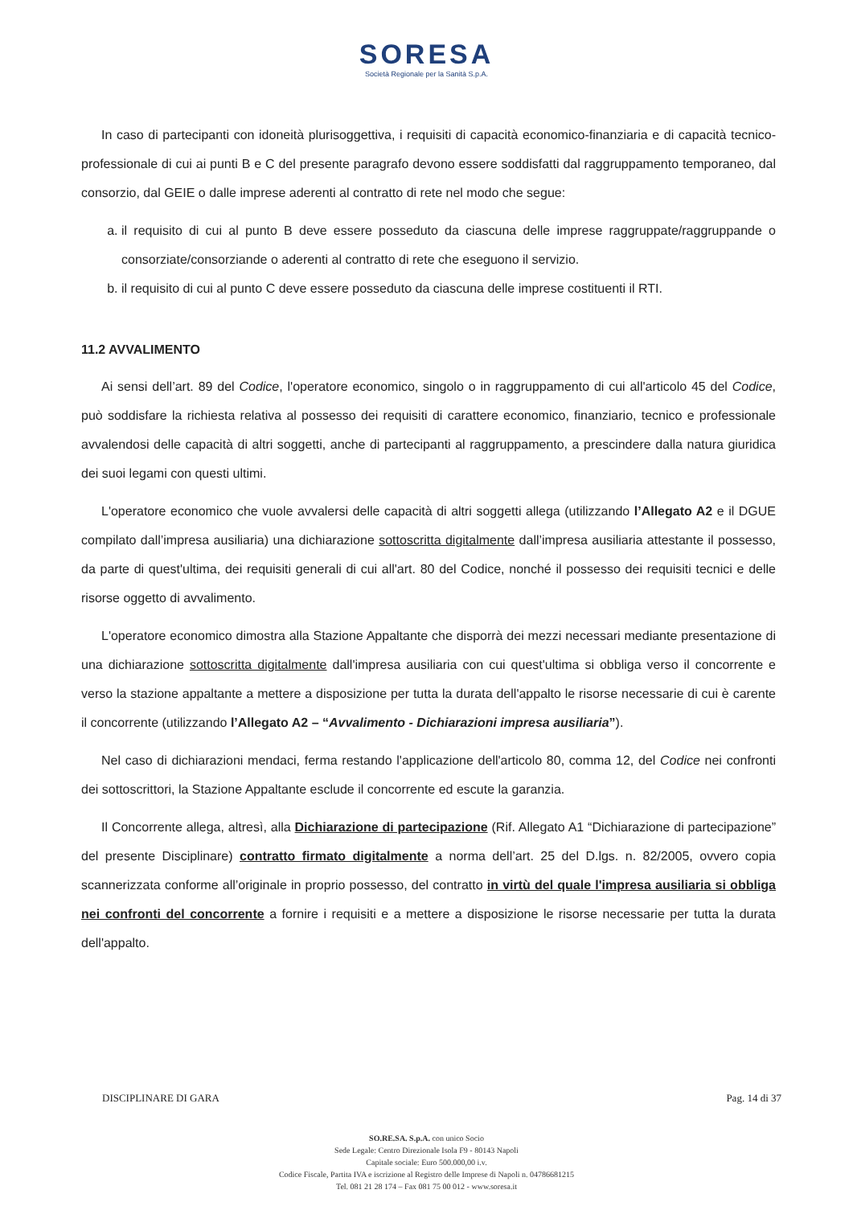SORESA
Società Regionale per la Sanità S.p.A.
In caso di partecipanti con idoneità plurisoggettiva, i requisiti di capacità economico-finanziaria e di capacità tecnico-professionale di cui ai punti B e C del presente paragrafo devono essere soddisfatti dal raggruppamento temporaneo, dal consorzio, dal GEIE o dalle imprese aderenti al contratto di rete nel modo che segue:
a. il requisito di cui al punto B deve essere posseduto da ciascuna delle imprese raggruppate/raggruppande o consorziate/consorziande o aderenti al contratto di rete che eseguono il servizio.
b. il requisito di cui al punto C deve essere posseduto da ciascuna delle imprese costituenti il RTI.
11.2 AVVALIMENTO
Ai sensi dell’art. 89 del Codice, l'operatore economico, singolo o in raggruppamento di cui all'articolo 45 del Codice, può soddisfare la richiesta relativa al possesso dei requisiti di carattere economico, finanziario, tecnico e professionale avvalendosi delle capacità di altri soggetti, anche di partecipanti al raggruppamento, a prescindere dalla natura giuridica dei suoi legami con questi ultimi.
L'operatore economico che vuole avvalersi delle capacità di altri soggetti allega (utilizzando l’Allegato A2 e il DGUE compilato dall’impresa ausiliaria) una dichiarazione sottoscritta digitalmente dall’impresa ausiliaria attestante il possesso, da parte di quest'ultima, dei requisiti generali di cui all'art. 80 del Codice, nonché il possesso dei requisiti tecnici e delle risorse oggetto di avvalimento.
L'operatore economico dimostra alla Stazione Appaltante che disporrà dei mezzi necessari mediante presentazione di una dichiarazione sottoscritta digitalmente dall'impresa ausiliaria con cui quest'ultima si obbliga verso il concorrente e verso la stazione appaltante a mettere a disposizione per tutta la durata dell'appalto le risorse necessarie di cui è carente il concorrente (utilizzando l’Allegato A2 – “Avvalimento - Dichiarazioni impresa ausiliaria”).
Nel caso di dichiarazioni mendaci, ferma restando l'applicazione dell'articolo 80, comma 12, del Codice nei confronti dei sottoscrittori, la Stazione Appaltante esclude il concorrente ed escute la garanzia.
Il Concorrente allega, altresì, alla Dichiarazione di partecipazione (Rif. Allegato A1 “Dichiarazione di partecipazione” del presente Disciplinare) contratto firmato digitalmente a norma dell’art. 25 del D.lgs. n. 82/2005, ovvero copia scannerizzata conforme all’originale in proprio possesso, del contratto in virtù del quale l'impresa ausiliaria si obbliga nei confronti del concorrente a fornire i requisiti e a mettere a disposizione le risorse necessarie per tutta la durata dell'appalto.
DISCIPLINARE DI GARA Pag. 14 di 37
SO.RE.SA. S.p.A. con unico Socio
Sede Legale: Centro Direzionale Isola F9 - 80143 Napoli
Capitale sociale: Euro 500.000,00 i.v.
Codice Fiscale, Partita IVA e iscrizione al Registro delle Imprese di Napoli n. 04786681215
Tel. 081 21 28 174 – Fax 081 75 00 012 - www.soresa.it